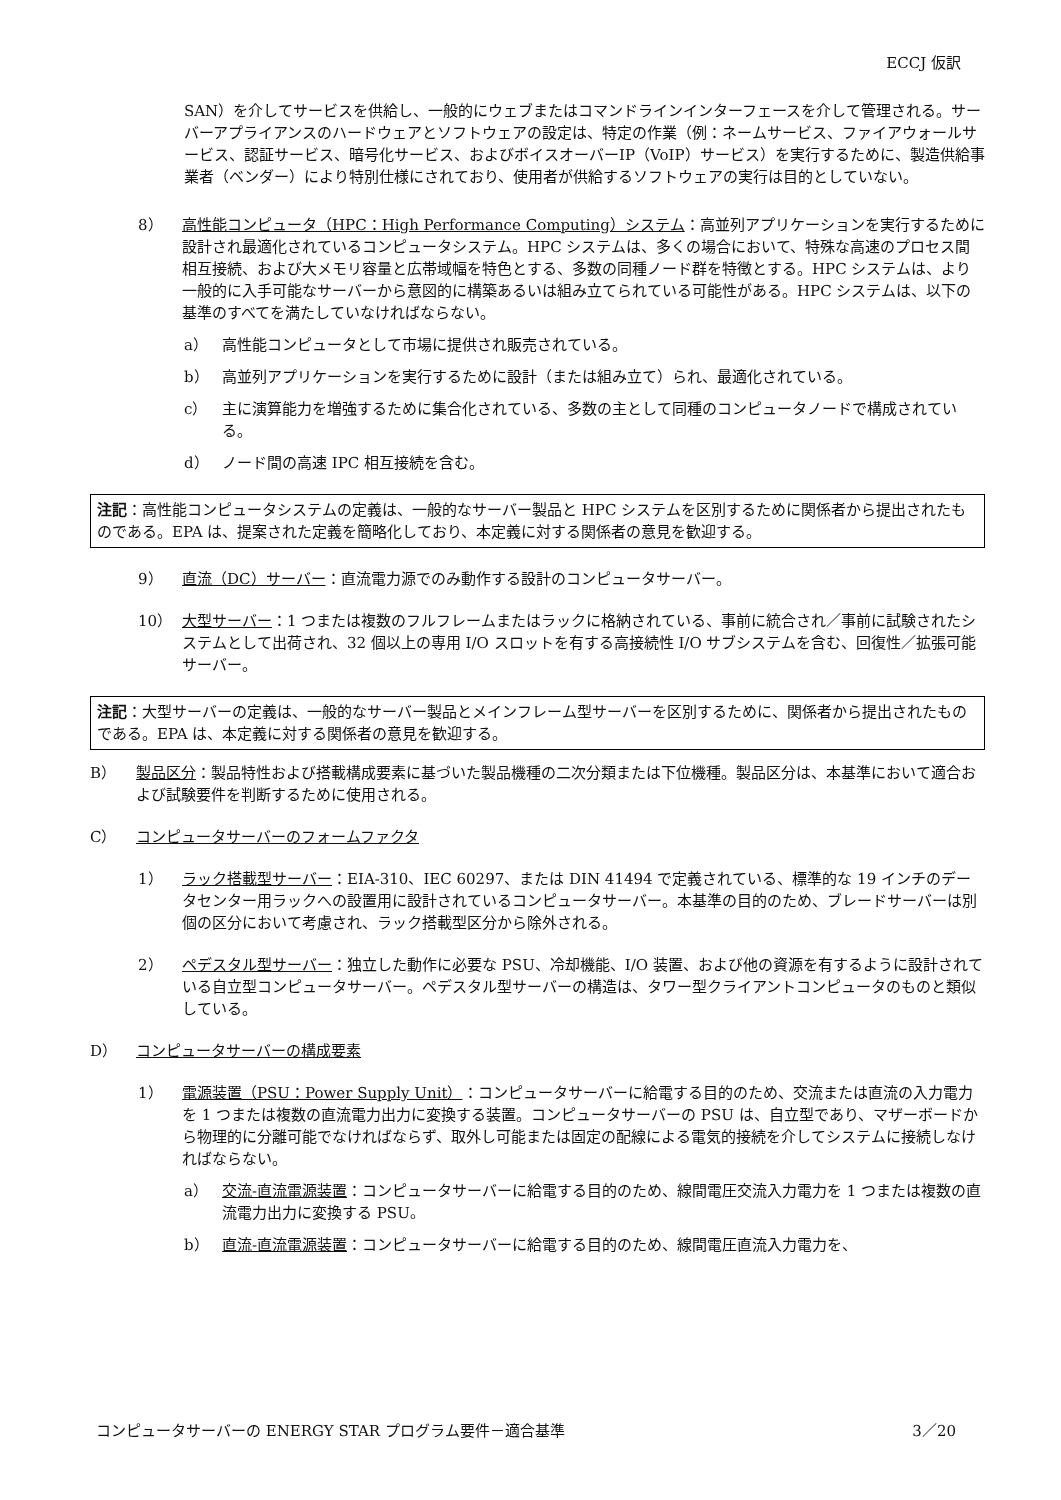ECCJ 仮訳
SAN）を介してサービスを供給し、一般的にウェブまたはコマンドラインインターフェースを介して管理される。サーバーアプライアンスのハードウェアとソフトウェアの設定は、特定の作業（例：ネームサービス、ファイアウォールサービス、認証サービス、暗号化サービス、およびボイスオーバーIP（VoIP）サービス）を実行するために、製造供給事業者（ベンダー）により特別仕様にされており、使用者が供給するソフトウェアの実行は目的としていない。
8） 高性能コンピュータ（HPC：High Performance Computing）システム：高並列アプリケーションを実行するために設計され最適化されているコンピュータシステム。HPC システムは、多くの場合において、特殊な高速のプロセス間相互接続、および大メモリ容量と広帯域幅を特色とする、多数の同種ノード群を特徴とする。HPC システムは、より一般的に入手可能なサーバーから意図的に構築あるいは組み立てられている可能性がある。HPC システムは、以下の基準のすべてを満たしていなければならない。
a） 高性能コンピュータとして市場に提供され販売されている。
b） 高並列アプリケーションを実行するために設計（または組み立て）られ、最適化されている。
c） 主に演算能力を増強するために集合化されている、多数の主として同種のコンピュータノードで構成されている。
d） ノード間の高速 IPC 相互接続を含む。
注記：高性能コンピュータシステムの定義は、一般的なサーバー製品と HPC システムを区別するために関係者から提出されたものである。EPA は、提案された定義を簡略化しており、本定義に対する関係者の意見を歓迎する。
9） 直流（DC）サーバー：直流電力源でのみ動作する設計のコンピュータサーバー。
10） 大型サーバー：1 つまたは複数のフルフレームまたはラックに格納されている、事前に統合され／事前に試験されたシステムとして出荷され、32 個以上の専用 I/O スロットを有する高接続性 I/O サブシステムを含む、回復性／拡張可能サーバー。
注記：大型サーバーの定義は、一般的なサーバー製品とメインフレーム型サーバーを区別するために、関係者から提出されたものである。EPA は、本定義に対する関係者の意見を歓迎する。
B） 製品区分：製品特性および搭載構成要素に基づいた製品機種の二次分類または下位機種。製品区分は、本基準において適合および試験要件を判断するために使用される。
C） コンピュータサーバーのフォームファクタ
1） ラック搭載型サーバー：EIA-310、IEC 60297、または DIN 41494 で定義されている、標準的な 19 インチのデータセンター用ラックへの設置用に設計されているコンピュータサーバー。本基準の目的のため、ブレードサーバーは別個の区分において考慮され、ラック搭載型区分から除外される。
2） ペデスタル型サーバー：独立した動作に必要な PSU、冷却機能、I/O 装置、および他の資源を有するように設計されている自立型コンピュータサーバー。ペデスタル型サーバーの構造は、タワー型クライアントコンピュータのものと類似している。
D） コンピュータサーバーの構成要素
1） 電源装置（PSU：Power Supply Unit）：コンピュータサーバーに給電する目的のため、交流または直流の入力電力を 1 つまたは複数の直流電力出力に変換する装置。コンピュータサーバーの PSU は、自立型であり、マザーボードから物理的に分離可能でなければならず、取外し可能または固定の配線による電気的接続を介してシステムに接続しなければならない。
a） 交流-直流電源装置：コンピュータサーバーに給電する目的のため、線間電圧交流入力電力を 1 つまたは複数の直流電力出力に変換する PSU。
b） 直流-直流電源装置：コンピュータサーバーに給電する目的のため、線間電圧直流入力電力を、
コンピュータサーバーの ENERGY STAR プログラム要件－適合基準 3／20